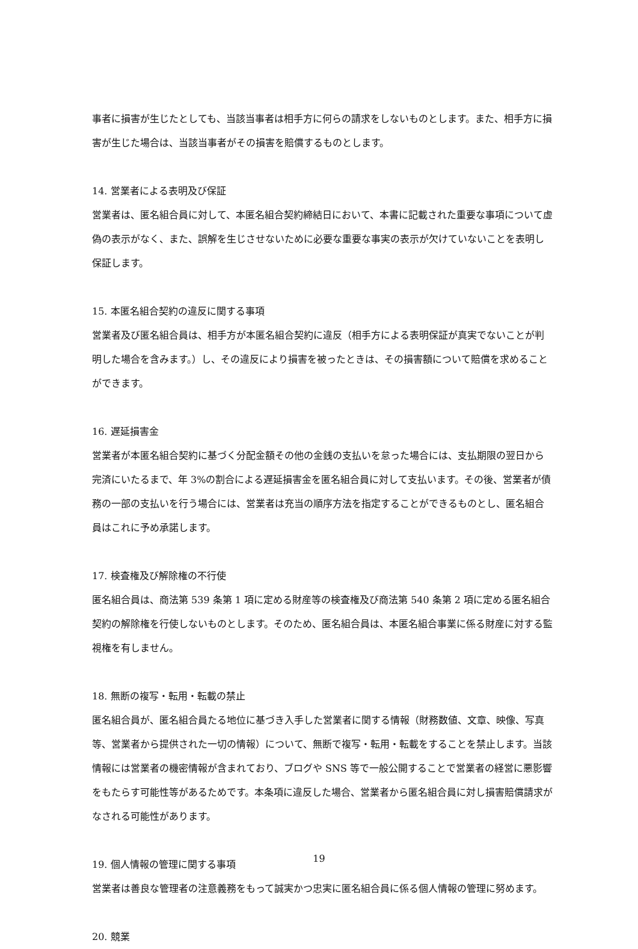事者に損害が生じたとしても、当該当事者は相手方に何らの請求をしないものとします。また、相手方に損害が生じた場合は、当該当事者がその損害を賠償するものとします。
14. 営業者による表明及び保証
営業者は、匿名組合員に対して、本匿名組合契約締結日において、本書に記載された重要な事項について虚偽の表示がなく、また、誤解を生じさせないために必要な重要な事実の表示が欠けていないことを表明し保証します。
15. 本匿名組合契約の違反に関する事項
営業者及び匿名組合員は、相手方が本匿名組合契約に違反（相手方による表明保証が真実でないことが判明した場合を含みます。）し、その違反により損害を被ったときは、その損害額について賠償を求めることができます。
16. 遅延損害金
営業者が本匿名組合契約に基づく分配金額その他の金銭の支払いを怠った場合には、支払期限の翌日から完済にいたるまで、年 3%の割合による遅延損害金を匿名組合員に対して支払います。その後、営業者が債務の一部の支払いを行う場合には、営業者は充当の順序方法を指定することができるものとし、匿名組合員はこれに予め承諾します。
17. 検査権及び解除権の不行使
匿名組合員は、商法第 539 条第 1 項に定める財産等の検査権及び商法第 540 条第 2 項に定める匿名組合契約の解除権を行使しないものとします。そのため、匿名組合員は、本匿名組合事業に係る財産に対する監視権を有しません。
18. 無断の複写・転用・転載の禁止
匿名組合員が、匿名組合員たる地位に基づき入手した営業者に関する情報（財務数値、文章、映像、写真等、営業者から提供された一切の情報）について、無断で複写・転用・転載をすることを禁止します。当該情報には営業者の機密情報が含まれており、ブログや SNS 等で一般公開することで営業者の経営に悪影響をもたらす可能性等があるためです。本条項に違反した場合、営業者から匿名組合員に対し損害賠償請求がなされる可能性があります。
19. 個人情報の管理に関する事項
営業者は善良な管理者の注意義務をもって誠実かつ忠実に匿名組合員に係る個人情報の管理に努めます。
20. 競業
19